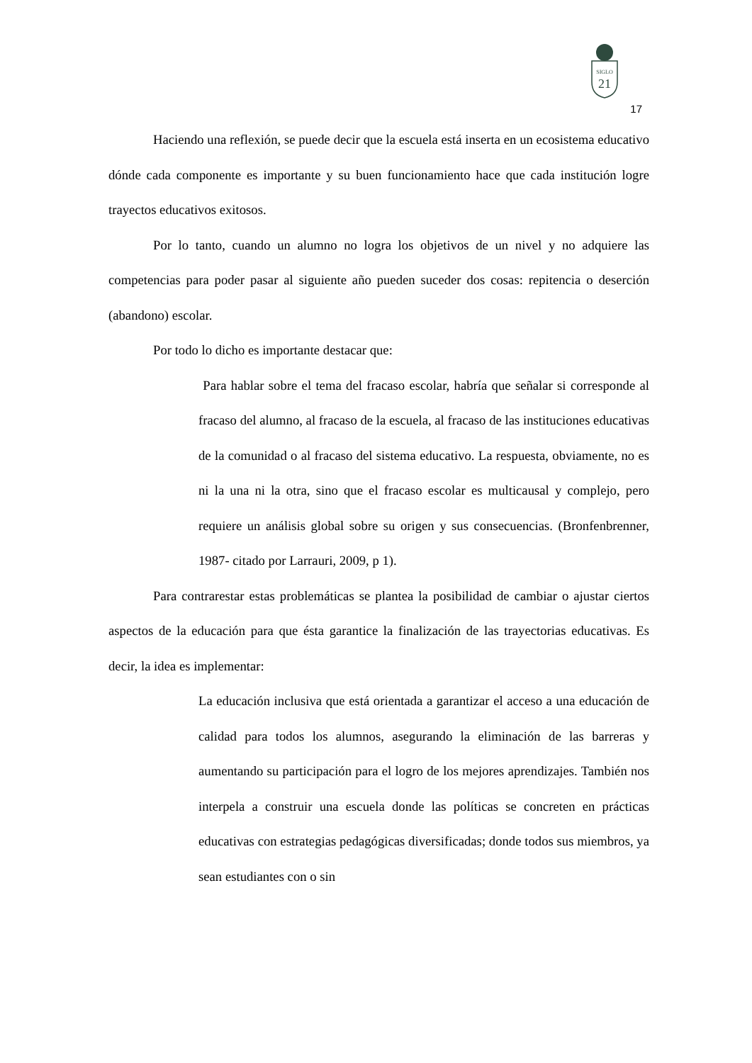SIGLO
21
17
Haciendo una reflexión, se puede decir que la escuela está inserta en un ecosistema educativo dónde cada componente es importante y su buen funcionamiento hace que cada institución logre trayectos educativos exitosos.
Por lo tanto, cuando un alumno no logra los objetivos de un nivel y no adquiere las competencias para poder pasar al siguiente año pueden suceder dos cosas: repitencia o deserción (abandono) escolar.
Por todo lo dicho es importante destacar que:
Para hablar sobre el tema del fracaso escolar, habría que señalar si corresponde al fracaso del alumno, al fracaso de la escuela, al fracaso de las instituciones educativas de la comunidad o al fracaso del sistema educativo. La respuesta, obviamente, no es ni la una ni la otra, sino que el fracaso escolar es multicausal y complejo, pero requiere un análisis global sobre su origen y sus consecuencias. (Bronfenbrenner, 1987- citado por Larrauri, 2009, p 1).
Para contrarestar estas problemáticas se plantea la posibilidad de cambiar o ajustar ciertos aspectos de la educación para que ésta garantice la finalización de las trayectorias educativas. Es decir, la idea es implementar:
La educación inclusiva que está orientada a garantizar el acceso a una educación de calidad para todos los alumnos, asegurando la eliminación de las barreras y aumentando su participación para el logro de los mejores aprendizajes. También nos interpela a construir una escuela donde las políticas se concreten en prácticas educativas con estrategias pedagógicas diversificadas; donde todos sus miembros, ya sean estudiantes con o sin